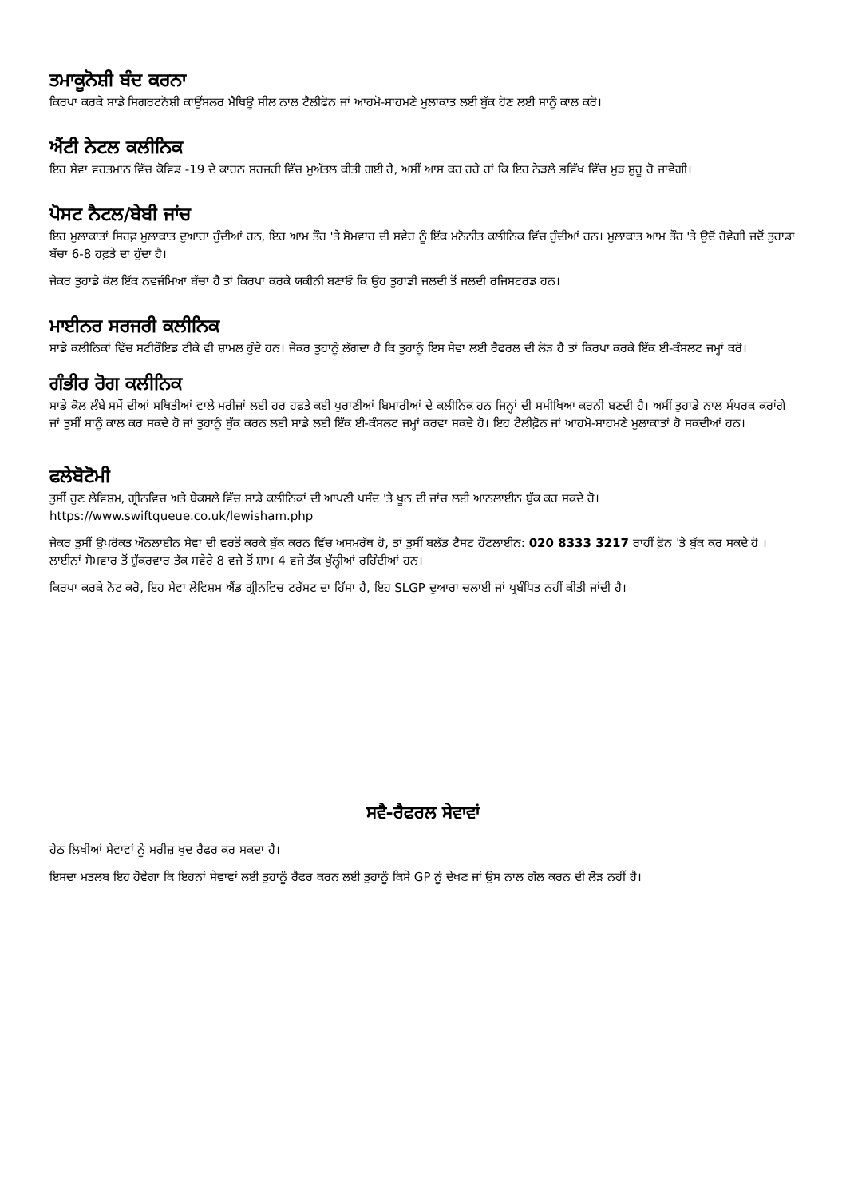ਤਮਾਕੂਨੋਸ਼ੀ ਬੰਦ ਕਰਨਾ
ਕਿਰਪਾ ਕਰਕੇ ਸਾਡੇ ਸਿਗਰਟਨੋਸ਼ੀ ਕਾਉਂਸਲਰ ਮੈਥਿਊ ਸੀਲ ਨਾਲ ਟੈਲੀਫੋਨ ਜਾਂ ਆਹਮੋ-ਸਾਹਮਣੇ ਮੁਲਾਕਾਤ ਲਈ ਬੁੱਕ ਹੋਣ ਲਈ ਸਾਨੂੰ ਕਾਲ ਕਰੋ।
ਐਂਟੀ ਨੇਟਲ ਕਲੀਨਿਕ
ਇਹ ਸੇਵਾ ਵਰਤਮਾਨ ਵਿੱਚ ਕੋਵਿਡ -19 ਦੇ ਕਾਰਨ ਸਰਜਰੀ ਵਿੱਚ ਮੁਅੱਤਲ ਕੀਤੀ ਗਈ ਹੈ, ਅਸੀਂ ਆਸ ਕਰ ਰਹੇ ਹਾਂ ਕਿ ਇਹ ਨੇੜਲੇ ਭਵਿੱਖ ਵਿੱਚ ਮੁੜ ਸ਼ੁਰੂ ਹੋ ਜਾਵੇਗੀ।
ਪੋਸਟ ਨੈਟਲ/ਬੇਬੀ ਜਾਂਚ
ਇਹ ਮੁਲਾਕਾਤਾਂ ਸਿਰਫ਼ ਮੁਲਾਕਾਤ ਦੁਆਰਾ ਹੁੰਦੀਆਂ ਹਨ, ਇਹ ਆਮ ਤੌਰ 'ਤੇ ਸੋਮਵਾਰ ਦੀ ਸਵੇਰ ਨੂੰ ਇੱਕ ਮਨੋਨੀਤ ਕਲੀਨਿਕ ਵਿੱਚ ਹੁੰਦੀਆਂ ਹਨ। ਮੁਲਾਕਾਤ ਆਮ ਤੌਰ 'ਤੇ ਉਦੋਂ ਹੋਵੇਗੀ ਜਦੋਂ ਤੁਹਾਡਾ ਬੱਚਾ 6-8 ਹਫ਼ਤੇ ਦਾ ਹੁੰਦਾ ਹੈ।
ਜੇਕਰ ਤੁਹਾਡੇ ਕੋਲ ਇੱਕ ਨਵਜੰਮਿਆ ਬੱਚਾ ਹੈ ਤਾਂ ਕਿਰਪਾ ਕਰਕੇ ਯਕੀਨੀ ਬਣਾਓ ਕਿ ਉਹ ਤੁਹਾਡੀ ਜਲਦੀ ਤੋਂ ਜਲਦੀ ਰਜਿਸਟਰਡ ਹਨ।
ਮਾਈਨਰ ਸਰਜਰੀ ਕਲੀਨਿਕ
ਸਾਡੇ ਕਲੀਨਿਕਾਂ ਵਿੱਚ ਸਟੀਰੌਇਡ ਟੀਕੇ ਵੀ ਸ਼ਾਮਲ ਹੁੰਦੇ ਹਨ। ਜੇਕਰ ਤੁਹਾਨੂੰ ਲੱਗਦਾ ਹੈ ਕਿ ਤੁਹਾਨੂੰ ਇਸ ਸੇਵਾ ਲਈ ਰੈਫਰਲ ਦੀ ਲੋੜ ਹੈ ਤਾਂ ਕਿਰਪਾ ਕਰਕੇ ਇੱਕ ਈ-ਕੰਸਲਟ ਜਮ੍ਹਾਂ ਕਰੋ।
ਗੰਭੀਰ ਰੋਗ ਕਲੀਨਿਕ
ਸਾਡੇ ਕੋਲ ਲੰਬੇ ਸਮੇਂ ਦੀਆਂ ਸਥਿਤੀਆਂ ਵਾਲੇ ਮਰੀਜ਼ਾਂ ਲਈ ਹਰ ਹਫ਼ਤੇ ਕਈ ਪੁਰਾਣੀਆਂ ਬਿਮਾਰੀਆਂ ਦੇ ਕਲੀਨਿਕ ਹਨ ਜਿਨ੍ਹਾਂ ਦੀ ਸਮੀਖਿਆ ਕਰਨੀ ਬਣਦੀ ਹੈ। ਅਸੀਂ ਤੁਹਾਡੇ ਨਾਲ ਸੰਪਰਕ ਕਰਾਂਗੇ ਜਾਂ ਤੁਸੀਂ ਸਾਨੂੰ ਕਾਲ ਕਰ ਸਕਦੇ ਹੋ ਜਾਂ ਤੁਹਾਨੂੰ ਬੁੱਕ ਕਰਨ ਲਈ ਸਾਡੇ ਲਈ ਇੱਕ ਈ-ਕੰਸਲਟ ਜਮ੍ਹਾਂ ਕਰਵਾ ਸਕਦੇ ਹੋ। ਇਹ ਟੈਲੀਫ਼ੋਨ ਜਾਂ ਆਹਮੋ-ਸਾਹਮਣੇ ਮੁਲਾਕਾਤਾਂ ਹੋ ਸਕਦੀਆਂ ਹਨ।
ਫਲੇਬੋਟੋਮੀ
ਤੁਸੀਂ ਹੁਣ ਲੇਵਿਸ਼ਮ, ਗ੍ਰੀਨਵਿਚ ਅਤੇ ਬੇਕਸਲੇ ਵਿੱਚ ਸਾਡੇ ਕਲੀਨਿਕਾਂ ਦੀ ਆਪਣੀ ਪਸੰਦ 'ਤੇ ਖੂਨ ਦੀ ਜਾਂਚ ਲਈ ਆਨਲਾਈਨ ਬੁੱਕ ਕਰ ਸਕਦੇ ਹੋ। https://www.swiftqueue.co.uk/lewisham.php
ਜੇਕਰ ਤੁਸੀਂ ਉਪਰੋਕਤ ਔਨਲਾਈਨ ਸੇਵਾ ਦੀ ਵਰਤੋਂ ਕਰਕੇ ਬੁੱਕ ਕਰਨ ਵਿੱਚ ਅਸਮਰੱਥ ਹੋ, ਤਾਂ ਤੁਸੀਂ ਬਲੱਡ ਟੈਸਟ ਹੌਟਲਾਈਨ: 020 8333 3217 ਰਾਹੀਂ ਫ਼ੋਨ 'ਤੇ ਬੁੱਕ ਕਰ ਸਕਦੇ ਹੋ । ਲਾਈਨਾਂ ਸੋਮਵਾਰ ਤੋਂ ਸ਼ੁੱਕਰਵਾਰ ਤੱਕ ਸਵੇਰੇ 8 ਵਜੇ ਤੋਂ ਸ਼ਾਮ 4 ਵਜੇ ਤੱਕ ਖੁੱਲ੍ਹੀਆਂ ਰਹਿੰਦੀਆਂ ਹਨ।
ਕਿਰਪਾ ਕਰਕੇ ਨੋਟ ਕਰੋ, ਇਹ ਸੇਵਾ ਲੇਵਿਸ਼ਮ ਐਂਡ ਗ੍ਰੀਨਵਿਚ ਟਰੱਸਟ ਦਾ ਹਿੱਸਾ ਹੈ, ਇਹ SLGP ਦੁਆਰਾ ਚਲਾਈ ਜਾਂ ਪ੍ਰਬੰਧਿਤ ਨਹੀਂ ਕੀਤੀ ਜਾਂਦੀ ਹੈ।
ਸਵੈ-ਰੈਫਰਲ ਸੇਵਾਵਾਂ
ਹੇਠ ਲਿਖੀਆਂ ਸੇਵਾਵਾਂ ਨੂੰ ਮਰੀਜ਼ ਖੁਦ ਰੈਫਰ ਕਰ ਸਕਦਾ ਹੈ।
ਇਸਦਾ ਮਤਲਬ ਇਹ ਹੋਵੇਗਾ ਕਿ ਇਹਨਾਂ ਸੇਵਾਵਾਂ ਲਈ ਤੁਹਾਨੂੰ ਰੈਫਰ ਕਰਨ ਲਈ ਤੁਹਾਨੂੰ ਕਿਸੇ GP ਨੂੰ ਦੇਖਣ ਜਾਂ ਉਸ ਨਾਲ ਗੱਲ ਕਰਨ ਦੀ ਲੋੜ ਨਹੀਂ ਹੈ।